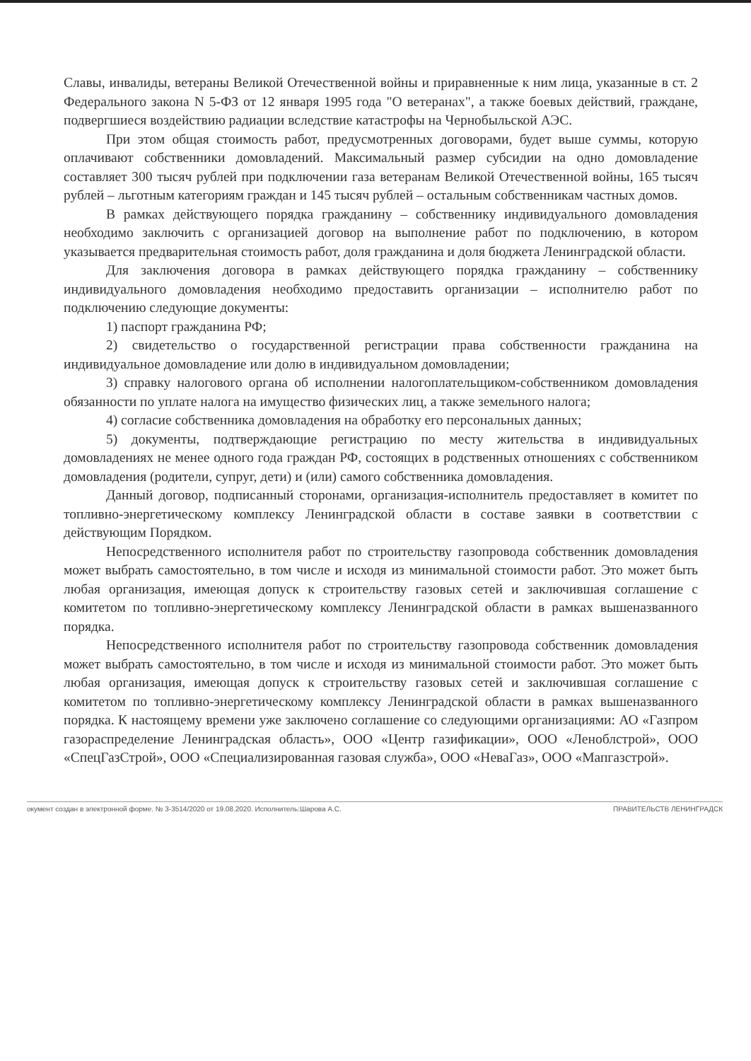Славы, инвалиды, ветераны Великой Отечественной войны и приравненные к ним лица, указанные в ст. 2 Федерального закона N 5-ФЗ от 12 января 1995 года "О ветеранах", а также боевых действий, граждане, подвергшиеся воздействию радиации вследствие катастрофы на Чернобыльской АЭС.
При этом общая стоимость работ, предусмотренных договорами, будет выше суммы, которую оплачивают собственники домовладений. Максимальный размер субсидии на одно домовладение составляет 300 тысяч рублей при подключении газа ветеранам Великой Отечественной войны, 165 тысяч рублей – льготным категориям граждан и 145 тысяч рублей – остальным собственникам частных домов.
В рамках действующего порядка гражданину – собственнику индивидуального домовладения необходимо заключить с организацией договор на выполнение работ по подключению, в котором указывается предварительная стоимость работ, доля гражданина и доля бюджета Ленинградской области.
Для заключения договора в рамках действующего порядка гражданину – собственнику индивидуального домовладения необходимо предоставить организации – исполнителю работ по подключению следующие документы:
1) паспорт гражданина РФ;
2) свидетельство о государственной регистрации права собственности гражданина на индивидуальное домовладение или долю в индивидуальном домовладении;
3) справку налогового органа об исполнении налогоплательщиком-собственником домовладения обязанности по уплате налога на имущество физических лиц, а также земельного налога;
4) согласие собственника домовладения на обработку его персональных данных;
5) документы, подтверждающие регистрацию по месту жительства в индивидуальных домовладениях не менее одного года граждан РФ, состоящих в родственных отношениях с собственником домовладения (родители, супруг, дети) и (или) самого собственника домовладения.
Данный договор, подписанный сторонами, организация-исполнитель предоставляет в комитет по топливно-энергетическому комплексу Ленинградской области в составе заявки в соответствии с действующим Порядком.
Непосредственного исполнителя работ по строительству газопровода собственник домовладения может выбрать самостоятельно, в том числе и исходя из минимальной стоимости работ. Это может быть любая организация, имеющая допуск к строительству газовых сетей и заключившая соглашение с комитетом по топливно-энергетическому комплексу Ленинградской области в рамках вышеназванного порядка.
Непосредственного исполнителя работ по строительству газопровода собственник домовладения может выбрать самостоятельно, в том числе и исходя из минимальной стоимости работ. Это может быть любая организация, имеющая допуск к строительству газовых сетей и заключившая соглашение с комитетом по топливно-энергетическому комплексу Ленинградской области в рамках вышеназванного порядка. К настоящему времени уже заключено соглашение со следующими организациями: АО «Газпром газораспределение Ленинградская область», ООО «Центр газификации», ООО «Леноблстрой», ООО «СпецГазСтрой», ООО «Специализированная газовая служба», ООО «НеваГаз», ООО «Мапгазстрой».
окумент создан в электронной форме. № 3-3514/2020 от 19.08.2020. Исполнитель:Шарова А.С. ПРАВИТЕЛЬСТВ ЛЕНИНГРАДСК